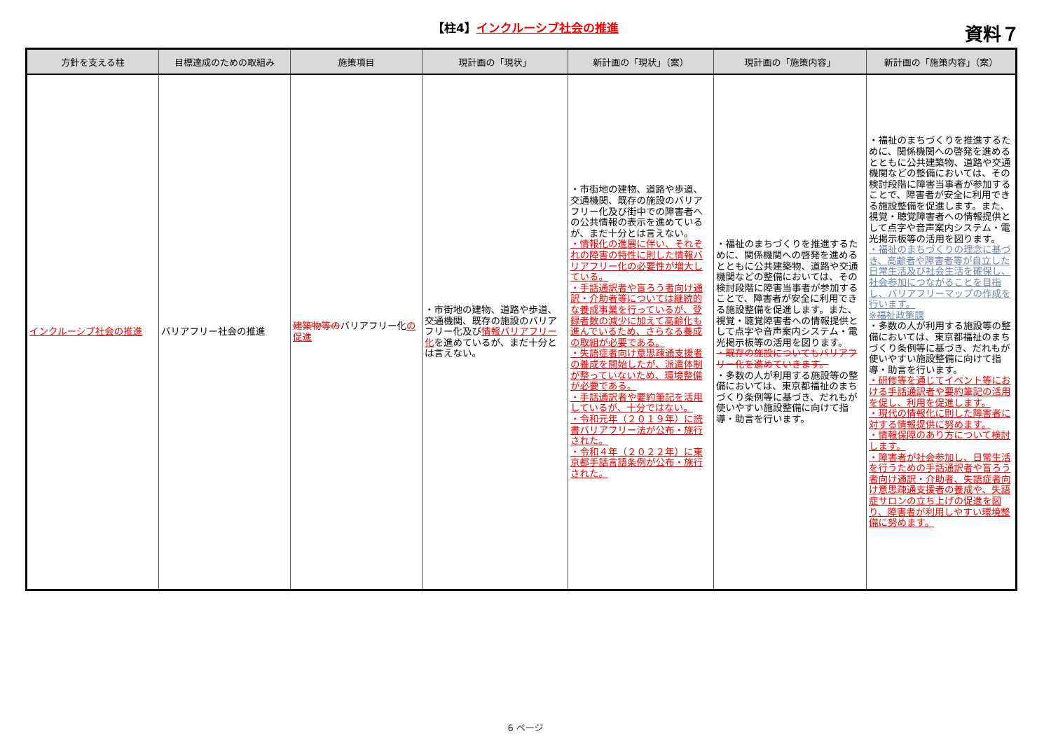【柱4】インクルーシブ社会の推進
資料７
| 方針を支える柱 | 目標達成のための取組み | 施策項目 | 現計画の「現状」 | 新計画の「現状」（案） | 現計画の「施策内容」 | 新計画の「施策内容」（案） |
| --- | --- | --- | --- | --- | --- | --- |
| インクルーシブ社会の推進 | バリアフリー社会の推進 | 建築物等の バリアフリー化 の促進 | ・市街地の建物、道路や歩道、交通機関、既存の施設のバリアフリー化及び 情報バリアフリー化 を進めているが、まだ十分とは言えない。 | ・市街地の建物、道路や歩道、交通機関、既存の施設のバリアフリー化及び街中での障害者への公共情報の表示を進めているが、まだ十分とは言えない。 ・情報化の進展に伴い、それぞれの障害の特性に則した情報バリアフリー化の必要性が増大している。 ・手話通訳者や盲ろう者向け通訳・介助者等については継続的な養成事業を行っているが、登録者数の減少に加えて高齢化も進んでいるため、さらなる養成の取組が必要である。 ・失語症者向け意思疎通支援者の養成を開始したが、派遣体制が整っていないため、環境整備が必要である。 ・手話通訳者や要約筆記を活用しているが、十分ではない。 ・令和元年（２０１９年）に読書バリアフリー法が公布・施行された。 ・令和４年（２０２２年）に東京都手話言語条例が公布・施行された。 | ・福祉のまちづくりを推進するために、関係機関への啓発を進めるとともに公共建築物、道路や交通機関などの整備においては、その検討段階に障害当事者が参加することで、障害者が安全に利用できる施設整備を促進します。また、視覚・聴覚障害者への情報提供として点字や音声案内システム・電光掲示板等の活用を図ります。 ・既存の施設についてもバリアフリー化を進めていきます。 ・多数の人が利用する施設等の整備においては、東京都福祉のまちづくり条例等に基づき、だれもが使いやすい施設整備に向けて指導・助言を行います。 | ・福祉のまちづくりを推進するために、関係機関への啓発を進めるとともに公共建築物、道路や交通機関などの整備においては、その検討段階に障害当事者が参加することで、障害者が安全に利用できる施設整備を促進します。また、視覚・聴覚障害者への情報提供として点字や音声案内システム・電光掲示板等の活用を図ります。 ・福祉のまちづくりの理念に基づき、高齢者や障害者等が自立した日常生活及び社会生活を確保し、社会参加につながることを目指し、バリアフリーマップの作成を行います。 ※福祉政策課 ・多数の人が利用する施設等の整備においては、東京都福祉のまちづくり条例等に基づき、だれもが使いやすい施設整備に向けて指導・助言を行います。 ・研修等を通じてイベント等における手話通訳者や要約筆記の活用を促し、利用を促進します。 ・現代の情報化に則した障害者に対する情報提供に努めます。 ・情報保障のあり方について検討します。 ・障害者が社会参加し、日常生活を行うための手話通訳者や盲ろう者向け通訳・介助者、失語症者向け意思疎通支援者の養成や、失語症サロンの立ち上げの促進を図り、障害者が利用しやすい環境整備に努めます。 |
6 ページ